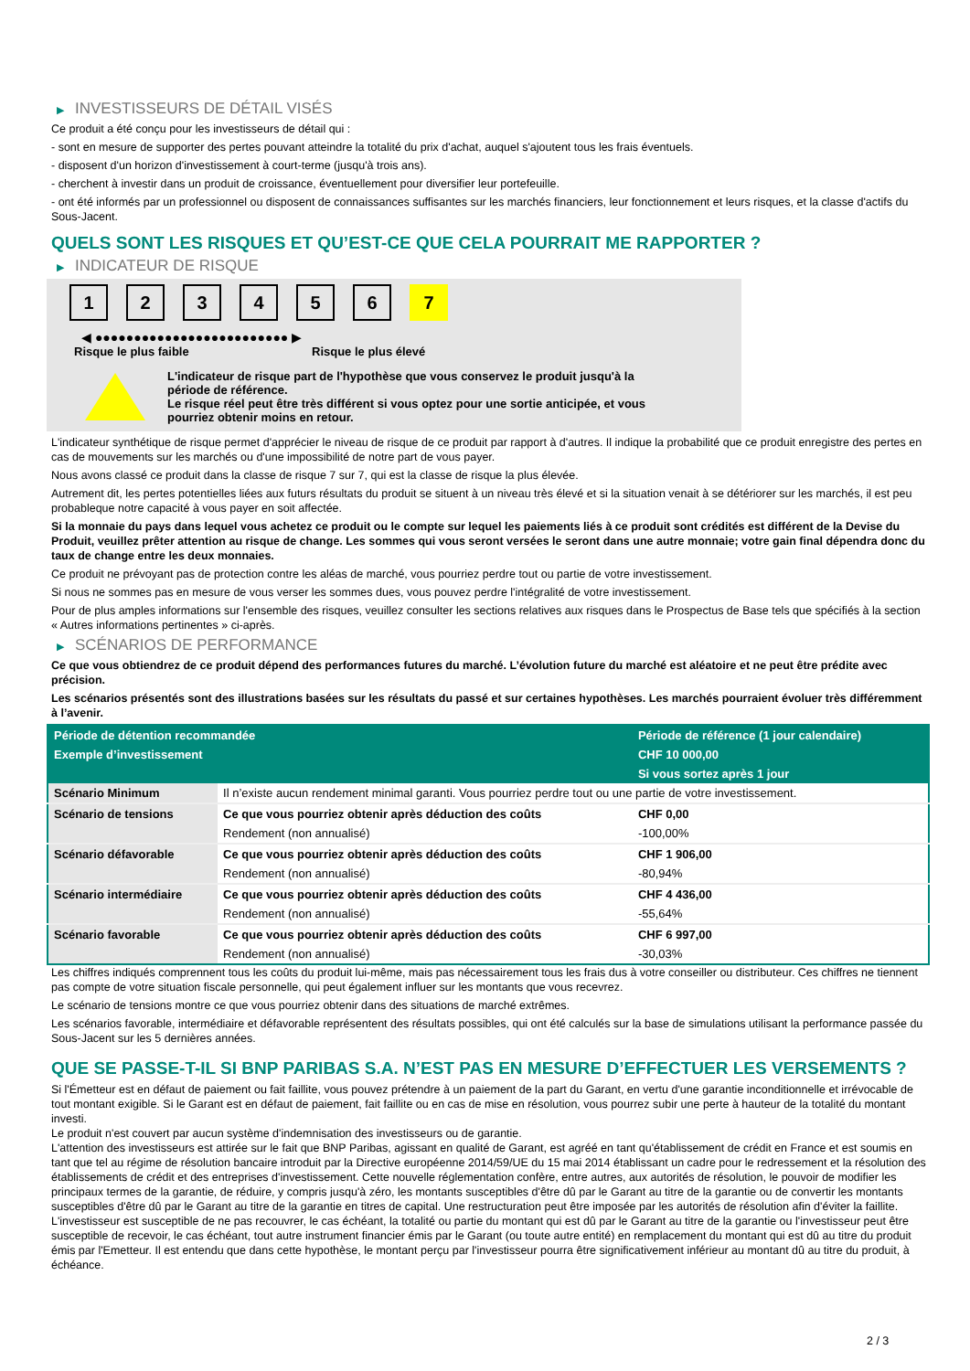▶ INVESTISSEURS DE DÉTAIL VISÉS
Ce produit a été conçu pour les investisseurs de détail qui :
- sont en mesure de supporter des pertes pouvant atteindre la totalité du prix d'achat, auquel s'ajoutent tous les frais éventuels.
- disposent d'un horizon d'investissement à court-terme (jusqu'à trois ans).
- cherchent à investir dans un produit de croissance, éventuellement pour diversifier leur portefeuille.
- ont été informés par un professionnel ou disposent de connaissances suffisantes sur les marchés financiers, leur fonctionnement et leurs risques, et la classe d'actifs du Sous-Jacent.
QUELS SONT LES RISQUES ET QU’EST-CE QUE CELA POURRAIT ME RAPPORTER ?
▶ INDICATEUR DE RISQUE
1 2 3 4 5 6 7
◀ ●●●●●●●●●●●●●●●●●●●●●●●●● ▶
Risque le plus faible Risque le plus élevé
L'indicateur de risque part de l'hypothèse que vous conservez le produit jusqu'à la
période de référence.
Le risque réel peut être très différent si vous optez pour une sortie anticipée, et vous
pourriez obtenir moins en retour.
L'indicateur synthétique de risque permet d'apprécier le niveau de risque de ce produit par rapport à d'autres. Il indique la probabilité que ce produit enregistre des pertes en cas de mouvements sur les marchés ou d'une impossibilité de notre part de vous payer.
Nous avons classé ce produit dans la classe de risque 7 sur 7, qui est la classe de risque la plus élevée.
Autrement dit, les pertes potentielles liées aux futurs résultats du produit se situent à un niveau très élevé et si la situation venait à se détériorer sur les marchés, il est peu probableque notre capacité à vous payer en soit affectée.
Si la monnaie du pays dans lequel vous achetez ce produit ou le compte sur lequel les paiements liés à ce produit sont crédités est différent de la Devise du Produit, veuillez prêter attention au risque de change. Les sommes qui vous seront versées le seront dans une autre monnaie; votre gain final dépendra donc du taux de change entre les deux monnaies.
Ce produit ne prévoyant pas de protection contre les aléas de marché, vous pourriez perdre tout ou partie de votre investissement.
Si nous ne sommes pas en mesure de vous verser les sommes dues, vous pouvez perdre l'intégralité de votre investissement.
Pour de plus amples informations sur l'ensemble des risques, veuillez consulter les sections relatives aux risques dans le Prospectus de Base tels que spécifiés à la section « Autres informations pertinentes » ci-après.
▶ SCÉNARIOS DE PERFORMANCE
Ce que vous obtiendrez de ce produit dépend des performances futures du marché. L’évolution future du marché est aléatoire et ne peut être prédite avec précision.
Les scénarios présentés sont des illustrations basées sur les résultats du passé et sur certaines hypothèses. Les marchés pourraient évoluer très différemment à l’avenir.
| Période de détention recommandée | | Période de référence (1 jour calendaire) |
| --- | --- | --- |
| Exemple d’investissement | | CHF 10 000,00 |
| | | Si vous sortez après 1 jour |
| Scénario Minimum | Il n’existe aucun rendement minimal garanti. Vous pourriez perdre tout ou une partie de votre investissement. | |
| Scénario de tensions | Ce que vous pourriez obtenir après déduction des coûts | CHF 0,00 |
| | Rendement (non annualisé) | -100,00% |
| Scénario défavorable | Ce que vous pourriez obtenir après déduction des coûts | CHF 1 906,00 |
| | Rendement (non annualisé) | -80,94% |
| Scénario intermédiaire | Ce que vous pourriez obtenir après déduction des coûts | CHF 4 436,00 |
| | Rendement (non annualisé) | -55,64% |
| Scénario favorable | Ce que vous pourriez obtenir après déduction des coûts | CHF 6 997,00 |
| | Rendement (non annualisé) | -30,03% |
Les chiffres indiqués comprennent tous les coûts du produit lui-même, mais pas nécessairement tous les frais dus à votre conseiller ou distributeur. Ces chiffres ne tiennent pas compte de votre situation fiscale personnelle, qui peut également influer sur les montants que vous recevrez.
Le scénario de tensions montre ce que vous pourriez obtenir dans des situations de marché extrêmes.
Les scénarios favorable, intermédiaire et défavorable représentent des résultats possibles, qui ont été calculés sur la base de simulations utilisant la performance passée du Sous-Jacent sur les 5 dernières années.
QUE SE PASSE-T-IL SI BNP PARIBAS S.A. N’EST PAS EN MESURE D’EFFECTUER LES VERSEMENTS ?
Si l'Émetteur est en défaut de paiement ou fait faillite, vous pouvez prétendre à un paiement de la part du Garant, en vertu d'une garantie inconditionnelle et irrévocable de tout montant exigible. Si le Garant est en défaut de paiement, fait faillite ou en cas de mise en résolution, vous pourrez subir une perte à hauteur de la totalité du montant investi.
Le produit n'est couvert par aucun système d'indemnisation des investisseurs ou de garantie.
L'attention des investisseurs est attirée sur le fait que BNP Paribas, agissant en qualité de Garant, est agréé en tant qu'établissement de crédit en France et est soumis en tant que tel au régime de résolution bancaire introduit par la Directive européenne 2014/59/UE du 15 mai 2014 établissant un cadre pour le redressement et la résolution des établissements de crédit et des entreprises d'investissement. Cette nouvelle réglementation confère, entre autres, aux autorités de résolution, le pouvoir de modifier les principaux termes de la garantie, de réduire, y compris jusqu'à zéro, les montants susceptibles d'être dû par le Garant au titre de la garantie ou de convertir les montants susceptibles d'être dû par le Garant au titre de la garantie en titres de capital. Une restructuration peut être imposée par les autorités de résolution afin d'éviter la faillite. L'investisseur est susceptible de ne pas recouvrer, le cas échéant, la totalité ou partie du montant qui est dû par le Garant au titre de la garantie ou l'investisseur peut être susceptible de recevoir, le cas échéant, tout autre instrument financier émis par le Garant (ou toute autre entité) en remplacement du montant qui est dû au titre du produit émis par l'Emetteur. Il est entendu que dans cette hypothèse, le montant perçu par l'investisseur pourra être significativement inférieur au montant dû au titre du produit, à échéance.
2 / 3